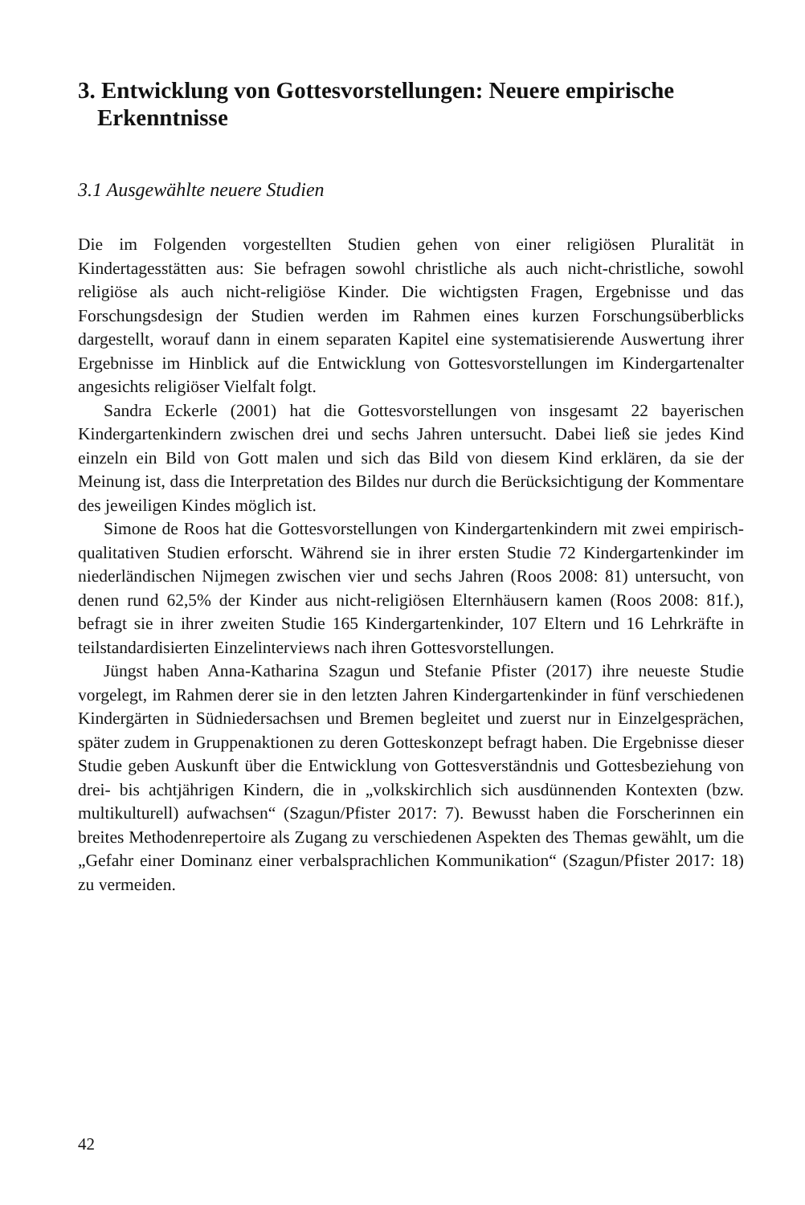3. Entwicklung von Gottesvorstellungen: Neuere empirische Erkenntnisse
3.1 Ausgewählte neuere Studien
Die im Folgenden vorgestellten Studien gehen von einer religiösen Pluralität in Kindertagesstätten aus: Sie befragen sowohl christliche als auch nicht-christliche, sowohl religiöse als auch nicht-religiöse Kinder. Die wichtigsten Fragen, Ergebnisse und das Forschungsdesign der Studien werden im Rahmen eines kurzen Forschungsüberblicks dargestellt, worauf dann in einem separaten Kapitel eine systematisierende Auswertung ihrer Ergebnisse im Hinblick auf die Entwicklung von Gottesvorstellungen im Kindergartenalter angesichts religiöser Vielfalt folgt.
Sandra Eckerle (2001) hat die Gottesvorstellungen von insgesamt 22 bayerischen Kindergartenkindern zwischen drei und sechs Jahren untersucht. Dabei ließ sie jedes Kind einzeln ein Bild von Gott malen und sich das Bild von diesem Kind erklären, da sie der Meinung ist, dass die Interpretation des Bildes nur durch die Berücksichtigung der Kommentare des jeweiligen Kindes möglich ist.
Simone de Roos hat die Gottesvorstellungen von Kindergartenkindern mit zwei empirisch-qualitativen Studien erforscht. Während sie in ihrer ersten Studie 72 Kindergartenkinder im niederländischen Nijmegen zwischen vier und sechs Jahren (Roos 2008: 81) untersucht, von denen rund 62,5% der Kinder aus nicht-religiösen Elternhäusern kamen (Roos 2008: 81f.), befragt sie in ihrer zweiten Studie 165 Kindergartenkinder, 107 Eltern und 16 Lehrkräfte in teilstandardisierten Einzelinterviews nach ihren Gottesvorstellungen.
Jüngst haben Anna-Katharina Szagun und Stefanie Pfister (2017) ihre neueste Studie vorgelegt, im Rahmen derer sie in den letzten Jahren Kindergartenkinder in fünf verschiedenen Kindergärten in Südniedersachsen und Bremen begleitet und zuerst nur in Einzelgesprächen, später zudem in Gruppenaktionen zu deren Gotteskonzept befragt haben. Die Ergebnisse dieser Studie geben Auskunft über die Entwicklung von Gottesverständnis und Gottesbeziehung von drei- bis achtjährigen Kindern, die in „volkskirchlich sich ausdünnenden Kontexten (bzw. multikulturell) aufwachsen“ (Szagun/Pfister 2017: 7). Bewusst haben die Forscherinnen ein breites Methodenrepertoire als Zugang zu verschiedenen Aspekten des Themas gewählt, um die „Gefahr einer Dominanz einer verbalsprachlichen Kommunikation“ (Szagun/Pfister 2017: 18) zu vermeiden.
42